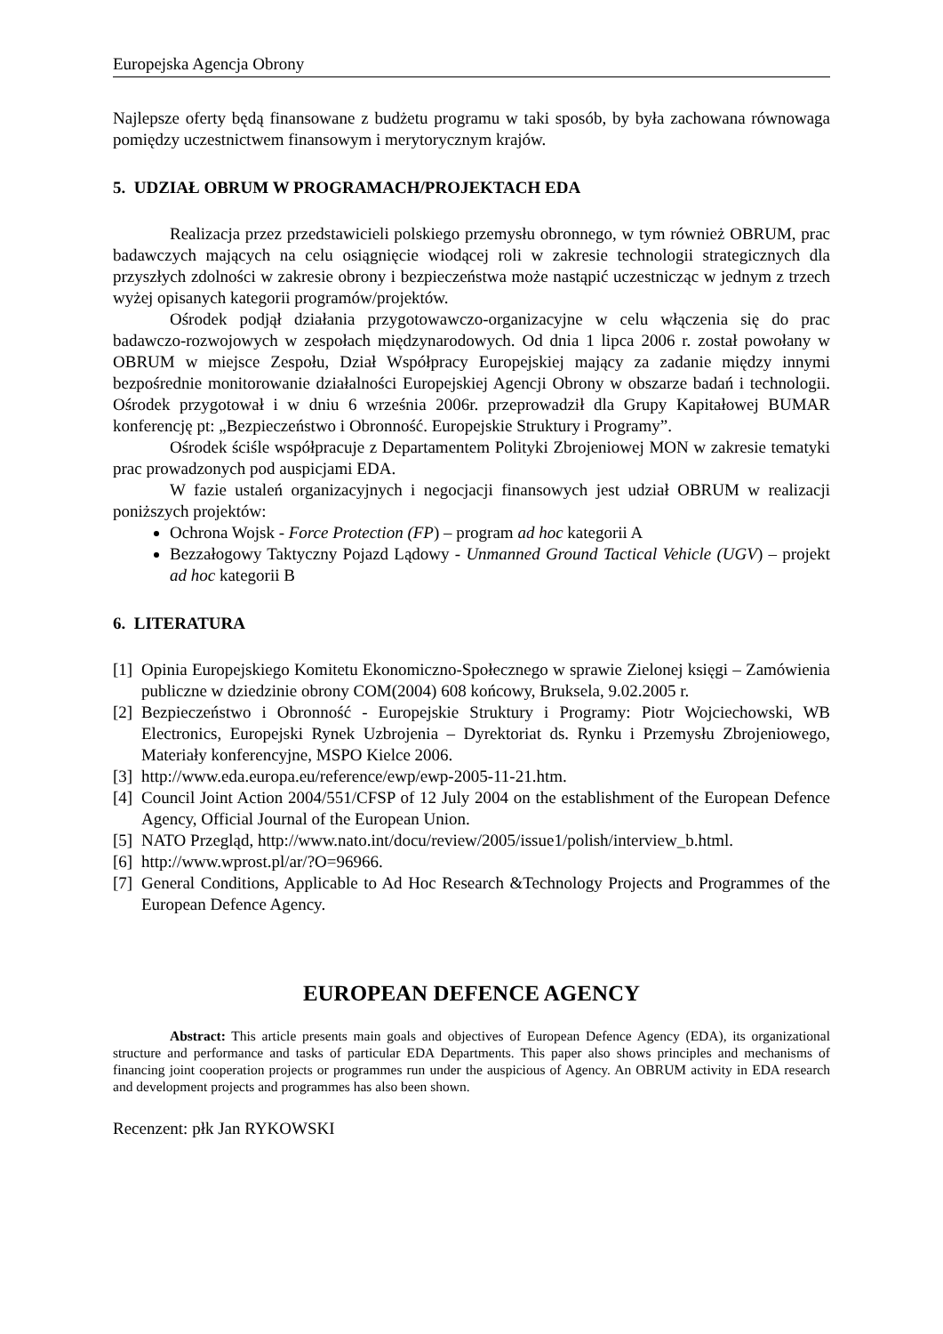Europejska Agencja Obrony
Najlepsze oferty będą finansowane z budżetu programu w taki sposób, by była zachowana równowaga pomiędzy uczestnictwem finansowym i merytorycznym krajów.
5. UDZIAŁ OBRUM W PROGRAMACH/PROJEKTACH EDA
Realizacja przez przedstawicieli polskiego przemysłu obronnego, w tym również OBRUM, prac badawczych mających na celu osiągnięcie wiodącej roli w zakresie technologii strategicznych dla przyszłych zdolności w zakresie obrony i bezpieczeństwa może nastąpić uczestnicząc w jednym z trzech wyżej opisanych kategorii programów/projektów.
Ośrodek podjął działania przygotowawczo-organizacyjne w celu włączenia się do prac badawczo-rozwojowych w zespołach międzynarodowych. Od dnia 1 lipca 2006 r. został powołany w OBRUM w miejsce Zespołu, Dział Współpracy Europejskiej mający za zadanie między innymi bezpośrednie monitorowanie działalności Europejskiej Agencji Obrony w obszarze badań i technologii. Ośrodek przygotował i w dniu 6 września 2006r. przeprowadził dla Grupy Kapitałowej BUMAR konferencję pt: „Bezpieczeństwo i Obronność. Europejskie Struktury i Programy”.
Ośrodek ściśle współpracuje z Departamentem Polityki Zbrojeniowej MON w zakresie tematyki prac prowadzonych pod auspicjami EDA.
W fazie ustaleń organizacyjnych i negocjacji finansowych jest udział OBRUM w realizacji poniższych projektów:
Ochrona Wojsk - Force Protection (FP) – program ad hoc kategorii A
Bezzałogowy Taktyczny Pojazd Lądowy - Unmanned Ground Tactical Vehicle (UGV) – projekt ad hoc kategorii B
6. LITERATURA
[1] Opinia Europejskiego Komitetu Ekonomiczno-Społecznego w sprawie Zielonej księgi – Zamówienia publiczne w dziedzinie obrony COM(2004) 608 końcowy, Bruksela, 9.02.2005 r.
[2] Bezpieczeństwo i Obronność - Europejskie Struktury i Programy: Piotr Wojciechowski, WB Electronics, Europejski Rynek Uzbrojenia – Dyrektoriat ds. Rynku i Przemysłu Zbrojeniowego, Materiały konferencyjne, MSPO Kielce 2006.
[3] http://www.eda.europa.eu/reference/ewp/ewp-2005-11-21.htm.
[4] Council Joint Action 2004/551/CFSP of 12 July 2004 on the establishment of the European Defence Agency, Official Journal of the European Union.
[5] NATO Przegląd, http://www.nato.int/docu/review/2005/issue1/polish/interview_b.html.
[6] http://www.wprost.pl/ar/?O=96966.
[7] General Conditions, Applicable to Ad Hoc Research &Technology Projects and Programmes of the European Defence Agency.
EUROPEAN DEFENCE AGENCY
Abstract: This article presents main goals and objectives of European Defence Agency (EDA), its organizational structure and performance and tasks of particular EDA Departments. This paper also shows principles and mechanisms of financing joint cooperation projects or programmes run under the auspicious of Agency. An OBRUM activity in EDA research and development projects and programmes has also been shown.
Recenzent: płk Jan RYKOWSKI